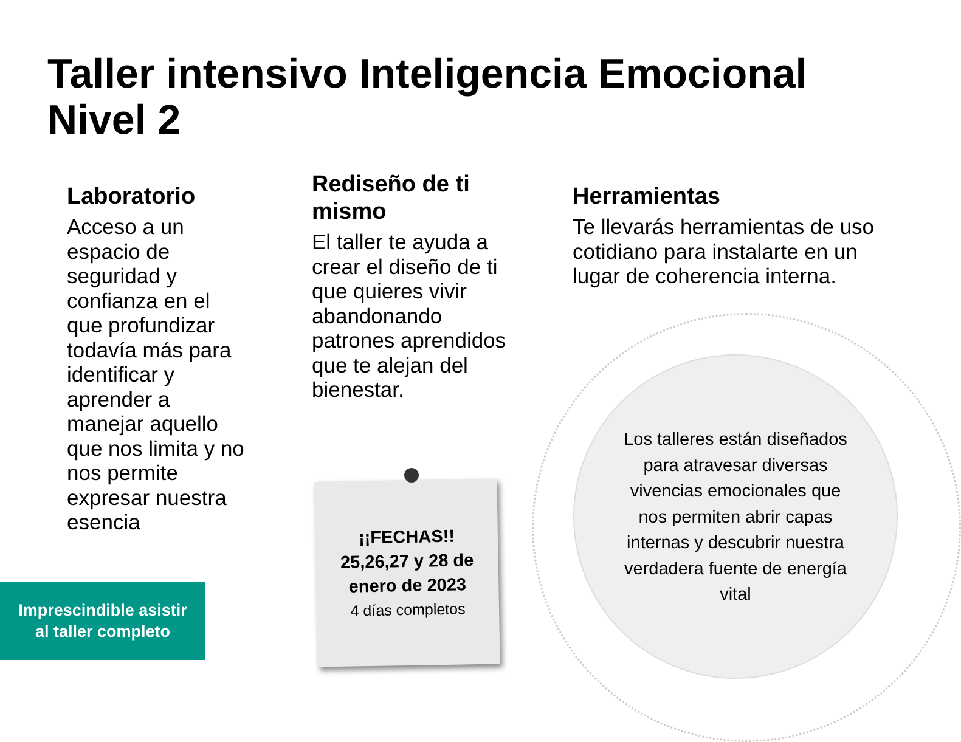Taller intensivo Inteligencia Emocional Nivel 2
Laboratorio
Acceso a un espacio de seguridad y confianza en el que profundizar todavía más para identificar y aprender a manejar aquello que nos limita y no nos permite expresar nuestra esencia
Rediseño de ti mismo
El taller te ayuda a crear el diseño de ti que quieres vivir abandonando patrones aprendidos que te alejan del bienestar.
Herramientas
Te llevarás herramientas de uso cotidiano para instalarte en un lugar de coherencia interna.
Los talleres están diseñados para atravesar diversas vivencias emocionales que nos permiten abrir capas internas y descubrir nuestra verdadera fuente de energía vital
¡¡FECHAS!!
25,26,27 y 28 de enero de 2023
4 días completos
Imprescindible asistir
al taller completo